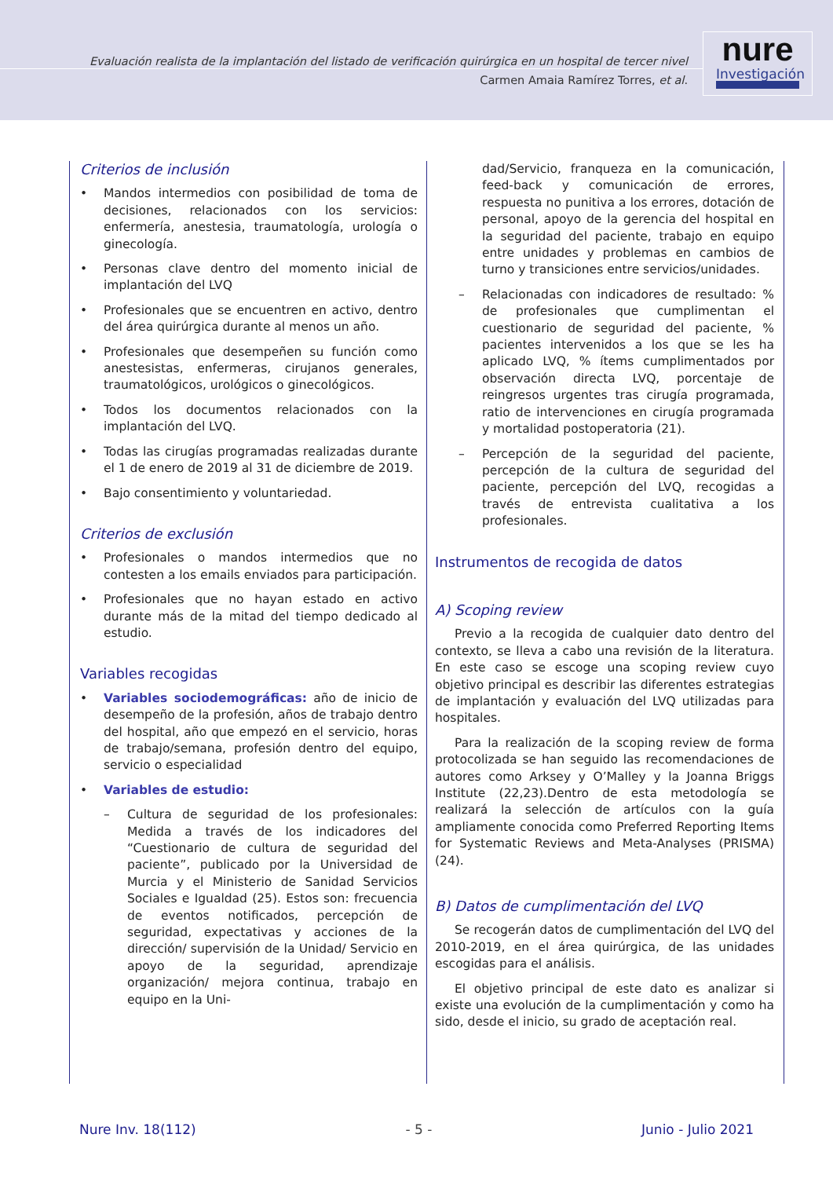Evaluación realista de la implantación del listado de verificación quirúrgica en un hospital de tercer nivel
Carmen Amaia Ramírez Torres, et al.
nure
Investigación
Criterios de inclusión
• Mandos intermedios con posibilidad de toma de decisiones, relacionados con los servicios: enfermería, anestesia, traumatología, urología o ginecología.
• Personas clave dentro del momento inicial de implantación del LVQ
• Profesionales que se encuentren en activo, dentro del área quirúrgica durante al menos un año.
• Profesionales que desempeñen su función como anestesistas, enfermeras, cirujanos generales, traumatológicos, urológicos o ginecológicos.
• Todos los documentos relacionados con la implantación del LVQ.
• Todas las cirugías programadas realizadas durante el 1 de enero de 2019 al 31 de diciembre de 2019.
• Bajo consentimiento y voluntariedad.
Criterios de exclusión
• Profesionales o mandos intermedios que no contesten a los emails enviados para participación.
• Profesionales que no hayan estado en activo durante más de la mitad del tiempo dedicado al estudio.
Variables recogidas
• Variables sociodemográficas: año de inicio de desempeño de la profesión, años de trabajo dentro del hospital, año que empezó en el servicio, horas de trabajo/semana, profesión dentro del equipo, servicio o especialidad
• Variables de estudio:
– Cultura de seguridad de los profesionales: Medida a través de los indicadores del “Cuestionario de cultura de seguridad del paciente”, publicado por la Universidad de Murcia y el Ministerio de Sanidad Servicios Sociales e Igualdad (25). Estos son: frecuencia de eventos notificados, percepción de seguridad, expectativas y acciones de la dirección/ supervisión de la Unidad/ Servicio en apoyo de la seguridad, aprendizaje organización/ mejora continua, trabajo en equipo en la Uni-
dad/Servicio, franqueza en la comunicación, feed-back y comunicación de errores, respuesta no punitiva a los errores, dotación de personal, apoyo de la gerencia del hospital en la seguridad del paciente, trabajo en equipo entre unidades y problemas en cambios de turno y transiciones entre servicios/unidades.
– Relacionadas con indicadores de resultado: % de profesionales que cumplimentan el cuestionario de seguridad del paciente, % pacientes intervenidos a los que se les ha aplicado LVQ, % ítems cumplimentados por observación directa LVQ, porcentaje de reingresos urgentes tras cirugía programada, ratio de intervenciones en cirugía programada y mortalidad postoperatoria (21).
– Percepción de la seguridad del paciente, percepción de la cultura de seguridad del paciente, percepción del LVQ, recogidas a través de entrevista cualitativa a los profesionales.
Instrumentos de recogida de datos
A) Scoping review
Previo a la recogida de cualquier dato dentro del contexto, se lleva a cabo una revisión de la literatura. En este caso se escoge una scoping review cuyo objetivo principal es describir las diferentes estrategias de implantación y evaluación del LVQ utilizadas para hospitales.
Para la realización de la scoping review de forma protocolizada se han seguido las recomendaciones de autores como Arksey y O’Malley y la Joanna Briggs Institute (22,23).Dentro de esta metodología se realizará la selección de artículos con la guía ampliamente conocida como Preferred Reporting Items for Systematic Reviews and Meta-Analyses (PRISMA) (24).
B) Datos de cumplimentación del LVQ
Se recogerán datos de cumplimentación del LVQ del 2010-2019, en el área quirúrgica, de las unidades escogidas para el análisis.
El objetivo principal de este dato es analizar si existe una evolución de la cumplimentación y como ha sido, desde el inicio, su grado de aceptación real.
Nure Inv. 18(112) - 5 - Junio - Julio 2021